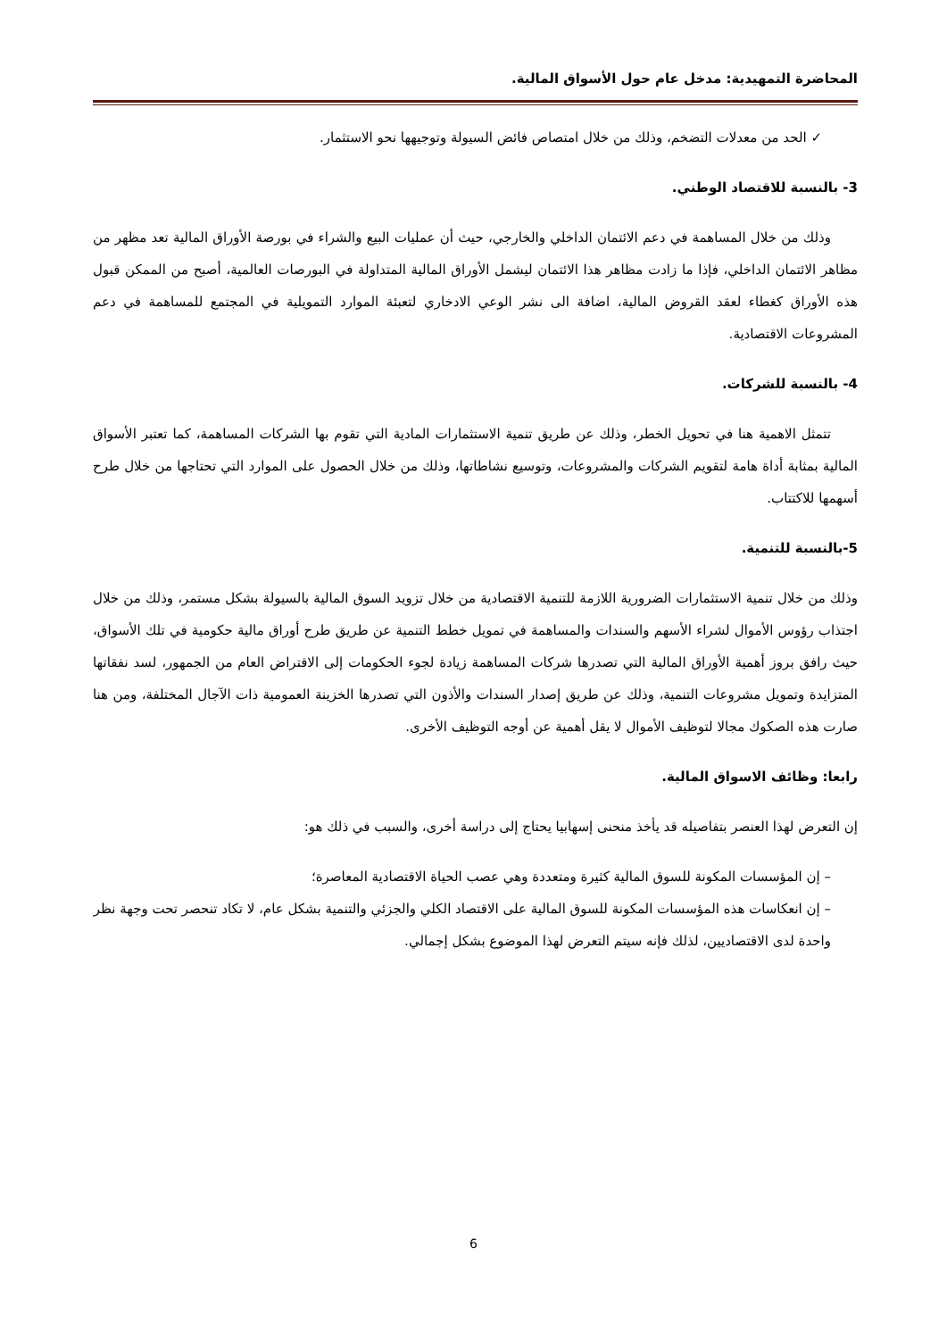المحاضرة التمهيدية: مدخل عام حول الأسواق المالية.
✓ الحد من معدلات التضخم، وذلك من خلال امتصاص فائض السيولة وتوجيهها نحو الاستثمار.
3- بالنسبة للاقتصاد الوطني.
وذلك من خلال المساهمة في دعم الائتمان الداخلي والخارجي، حيث أن عمليات البيع والشراء في بورصة الأوراق المالية تعد مظهر من مظاهر الائتمان الداخلي، فإذا ما زادت مظاهر هذا الائتمان ليشمل الأوراق المالية المتداولة في البورصات العالمية، أصبح من الممكن قبول هذه الأوراق كغطاء لعقد القروض المالية، اضافة الى نشر الوعي الادخاري لتعبئة الموارد التمويلية في المجتمع للمساهمة في دعم المشروعات الاقتصادية.
4- بالنسبة للشركات.
تتمثل الاهمية هنا في تحويل الخطر، وذلك عن طريق تنمية الاستثمارات المادية التي تقوم بها الشركات المساهمة، كما تعتبر الأسواق المالية بمثابة أداة هامة لتقويم الشركات والمشروعات، وتوسيع نشاطاتها، وذلك من خلال الحصول على الموارد التي تحتاجها من خلال طرح أسهمها للاكتتاب.
5-بالنسبة للتنمية.
وذلك من خلال تنمية الاستثمارات الضرورية اللازمة للتنمية الاقتصادية من خلال تزويد السوق المالية بالسيولة بشكل مستمر، وذلك من خلال اجتذاب رؤوس الأموال لشراء الأسهم والسندات والمساهمة في تمويل خطط التنمية عن طريق طرح أوراق مالية حكومية في تلك الأسواق، حيث رافق بروز أهمية الأوراق المالية التي تصدرها شركات المساهمة زيادة لجوء الحكومات إلى الاقتراض العام من الجمهور، لسد نفقاتها المتزايدة وتمويل مشروعات التنمية، وذلك عن طريق إصدار السندات والأذون التي تصدرها الخزينة العمومية ذات الآجال المختلفة، ومن هنا صارت هذه الصكوك مجالا لتوظيف الأموال لا يقل أهمية عن أوجه التوظيف الأخرى.
رابعا: وظائف الاسواق المالية.
إن التعرض لهذا العنصر بتفاصيله قد يأخذ منحنى إسهابيا يحتاج إلى دراسة أخرى، والسبب في ذلك هو:
– إن المؤسسات المكونة للسوق المالية كثيرة ومتعددة وهي عصب الحياة الاقتصادية المعاصرة؛
– إن انعكاسات هذه المؤسسات المكونة للسوق المالية على الاقتصاد الكلي والجزئي والتنمية بشكل عام، لا تكاد تنحصر تحت وجهة نظر واحدة لدى الاقتصاديين، لذلك فإنه سيتم التعرض لهذا الموضوع بشكل إجمالي.
6